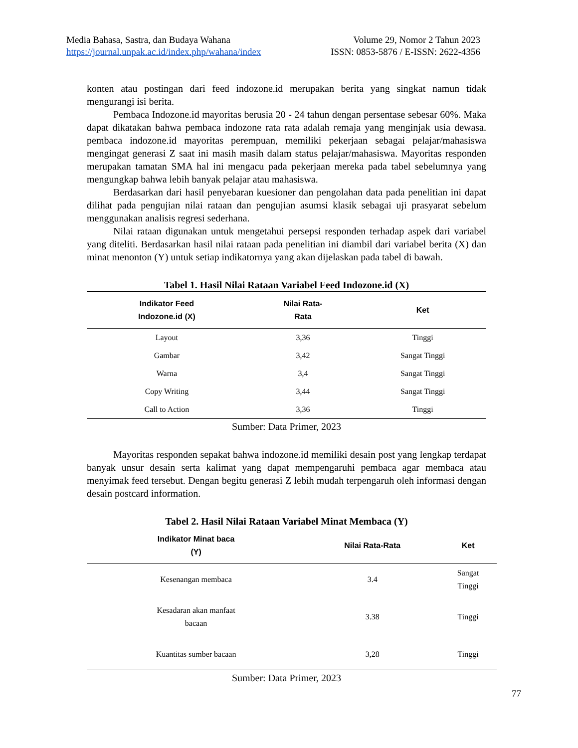Media Bahasa, Sastra, dan Budaya Wahana Volume 29, Nomor 2 Tahun 2023
https://journal.unpak.ac.id/index.php/wahana/index ISSN: 0853-5876 / E-ISSN: 2622-4356
konten atau postingan dari feed indozone.id merupakan berita yang singkat namun tidak mengurangi isi berita.
Pembaca Indozone.id mayoritas berusia 20 - 24 tahun dengan persentase sebesar 60%. Maka dapat dikatakan bahwa pembaca indozone rata rata adalah remaja yang menginjak usia dewasa. pembaca indozone.id mayoritas perempuan, memiliki pekerjaan sebagai pelajar/mahasiswa mengingat generasi Z saat ini masih masih dalam status pelajar/mahasiswa. Mayoritas responden merupakan tamatan SMA hal ini mengacu pada pekerjaan mereka pada tabel sebelumnya yang mengungkap bahwa lebih banyak pelajar atau mahasiswa.
Berdasarkan dari hasil penyebaran kuesioner dan pengolahan data pada penelitian ini dapat dilihat pada pengujian nilai rataan dan pengujian asumsi klasik sebagai uji prasyarat sebelum menggunakan analisis regresi sederhana.
Nilai rataan digunakan untuk mengetahui persepsi responden terhadap aspek dari variabel yang diteliti. Berdasarkan hasil nilai rataan pada penelitian ini diambil dari variabel berita (X) dan minat menonton (Y) untuk setiap indikatornya yang akan dijelaskan pada tabel di bawah.
Tabel 1. Hasil Nilai Rataan Variabel Feed Indozone.id (X)
| Indikator Feed Indozone.id (X) | Nilai Rata- Rata | Ket |
| --- | --- | --- |
| Layout | 3,36 | Tinggi |
| Gambar | 3,42 | Sangat Tinggi |
| Warna | 3,4 | Sangat Tinggi |
| Copy Writing | 3,44 | Sangat Tinggi |
| Call to Action | 3,36 | Tinggi |
Sumber: Data Primer, 2023
Mayoritas responden sepakat bahwa indozone.id memiliki desain post yang lengkap terdapat banyak unsur desain serta kalimat yang dapat mempengaruhi pembaca agar membaca atau menyimak feed tersebut. Dengan begitu generasi Z lebih mudah terpengaruh oleh informasi dengan desain postcard information.
Tabel 2. Hasil Nilai Rataan Variabel Minat Membaca (Y)
| Indikator Minat baca (Y) | Nilai Rata-Rata | Ket |
| --- | --- | --- |
| Kesenangan membaca | 3.4 | Sangat Tinggi |
| Kesadaran akan manfaat bacaan | 3.38 | Tinggi |
| Kuantitas sumber bacaan | 3,28 | Tinggi |
Sumber: Data Primer, 2023
77